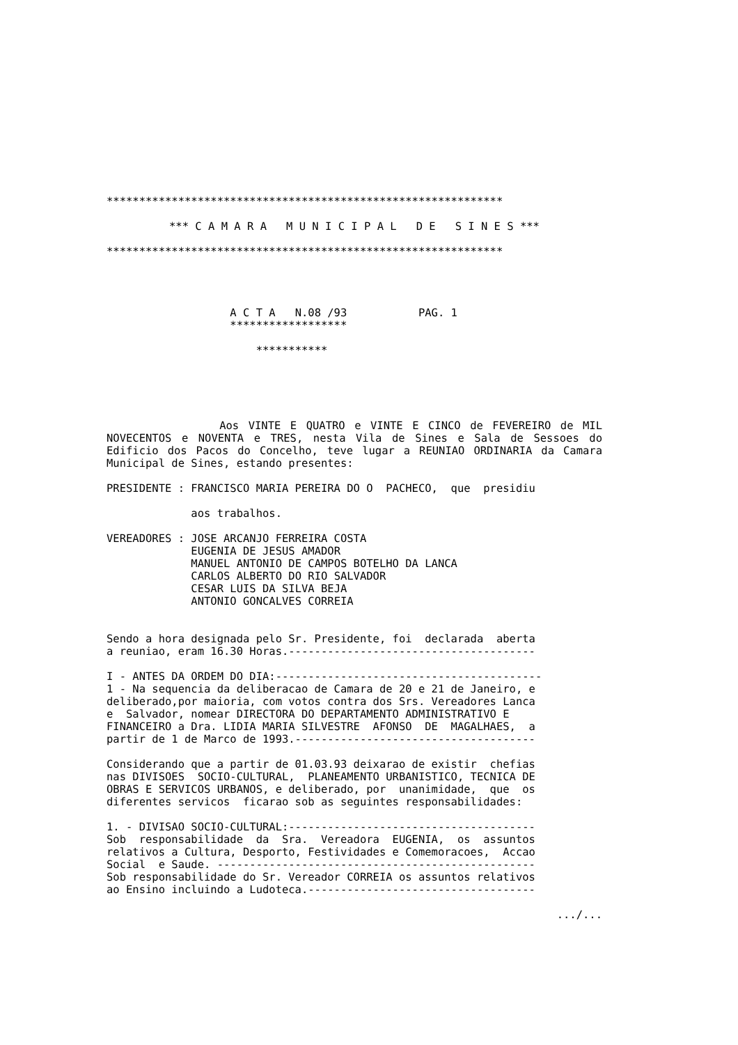*************************************************************
*** C A M A R A M U N I C I P A L D E S I N E S ***
*************************************************************
A C T A N.08 /93 PAG. 1
******************
***********
Aos VINTE E QUATRO e VINTE E CINCO de FEVEREIRO de MIL NOVECENTOS e NOVENTA e TRES, nesta Vila de Sines e Sala de Sessoes do Edificio dos Pacos do Concelho, teve lugar a REUNIAO ORDINARIA da Camara Municipal de Sines, estando presentes:
PRESIDENTE : FRANCISCO MARIA PEREIRA DO O PACHECO, que presidiu
aos trabalhos.
VEREADORES : JOSE ARCANJO FERREIRA COSTA EUGENIA DE JESUS AMADOR MANUEL ANTONIO DE CAMPOS BOTELHO DA LANCA CARLOS ALBERTO DO RIO SALVADOR CESAR LUIS DA SILVA BEJA ANTONIO GONCALVES CORREIA
Sendo a hora designada pelo Sr. Presidente, foi declarada aberta a reuniao, eram 16.30 Horas.--------------------------------------
I - ANTES DA ORDEM DO DIA:----------------------------------------- 1 - Na sequencia da deliberacao de Camara de 20 e 21 de Janeiro, e deliberado,por maioria, com votos contra dos Srs. Vereadores Lanca e Salvador, nomear DIRECTORA DO DEPARTAMENTO ADMINISTRATIVO E FINANCEIRO a Dra. LIDIA MARIA SILVESTRE AFONSO DE MAGALHAES, a partir de 1 de Marco de 1993.-------------------------------------
Considerando que a partir de 01.03.93 deixarao de existir chefias nas DIVISOES SOCIO-CULTURAL, PLANEAMENTO URBANISTICO, TECNICA DE OBRAS E SERVICOS URBANOS, e deliberado, por unanimidade, que os diferentes servicos ficarao sob as seguintes responsabilidades:
1. - DIVISAO SOCIO-CULTURAL:-------------------------------------- Sob responsabilidade da Sra. Vereadora EUGENIA, os assuntos relativos a Cultura, Desporto, Festividades e Comemoracoes, Accao Social e Saude. ------------------------------------------------- Sob responsabilidade do Sr. Vereador CORREIA os assuntos relativos ao Ensino incluindo a Ludoteca.-----------------------------------
.../...